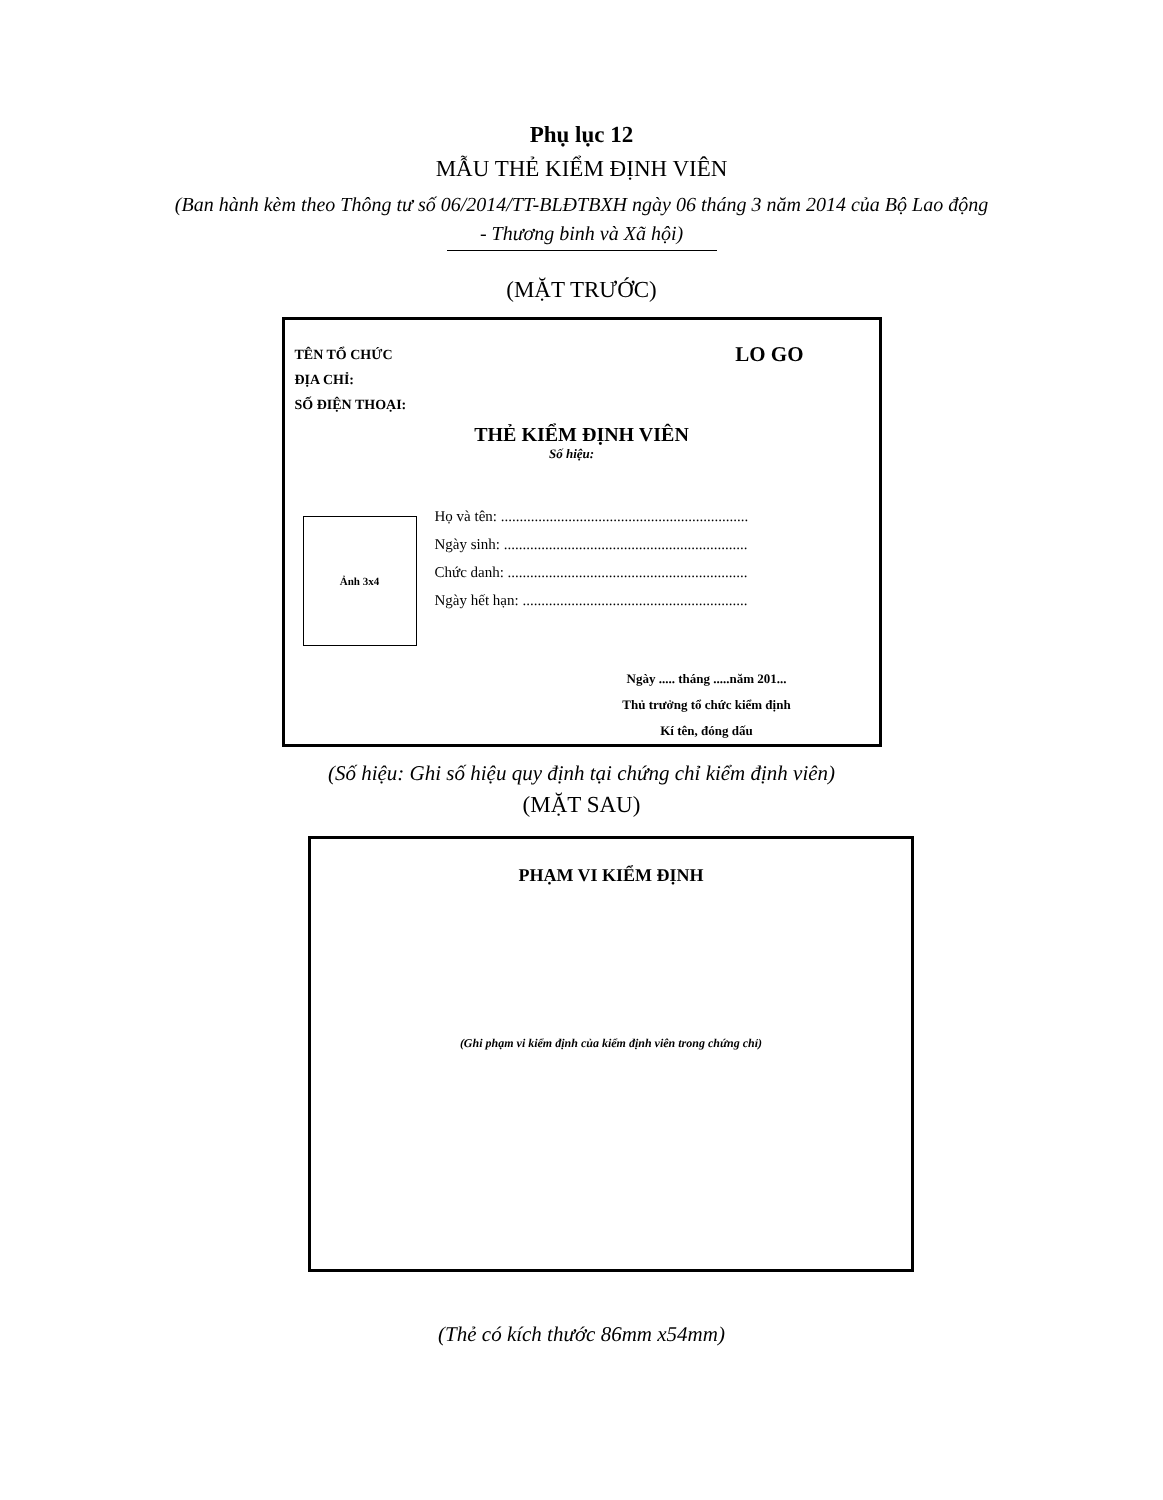Phụ lục 12
MẪU THẺ KIỂM ĐỊNH VIÊN
(Ban hành kèm theo Thông tư số 06/2014/TT-BLĐTBXH ngày 06 tháng 3 năm 2014 của Bộ Lao động - Thương binh và Xã hội)
(MẶT TRƯỚC)
TÊN TỔ CHỨC
ĐỊA CHỈ:
SỐ ĐIỆN THOẠI:
LO GO
THẺ KIỂM ĐỊNH VIÊN
Số hiệu:
Ảnh 3x4
Họ và tên: ..................................................................
Ngày sinh: .................................................................
Chức danh: ................................................................
Ngày hết hạn: ............................................................
Ngày ..... tháng .....năm 201...
Thủ trưởng tổ chức kiểm định
Kí tên, đóng dấu
(Số hiệu: Ghi số hiệu quy định tại chứng chỉ kiểm định viên)
(MẶT SAU)
PHẠM VI KIỂM ĐỊNH
(Ghi phạm vi kiểm định của kiểm định viên trong chứng chỉ)
(Thẻ có kích thước 86mm x54mm)